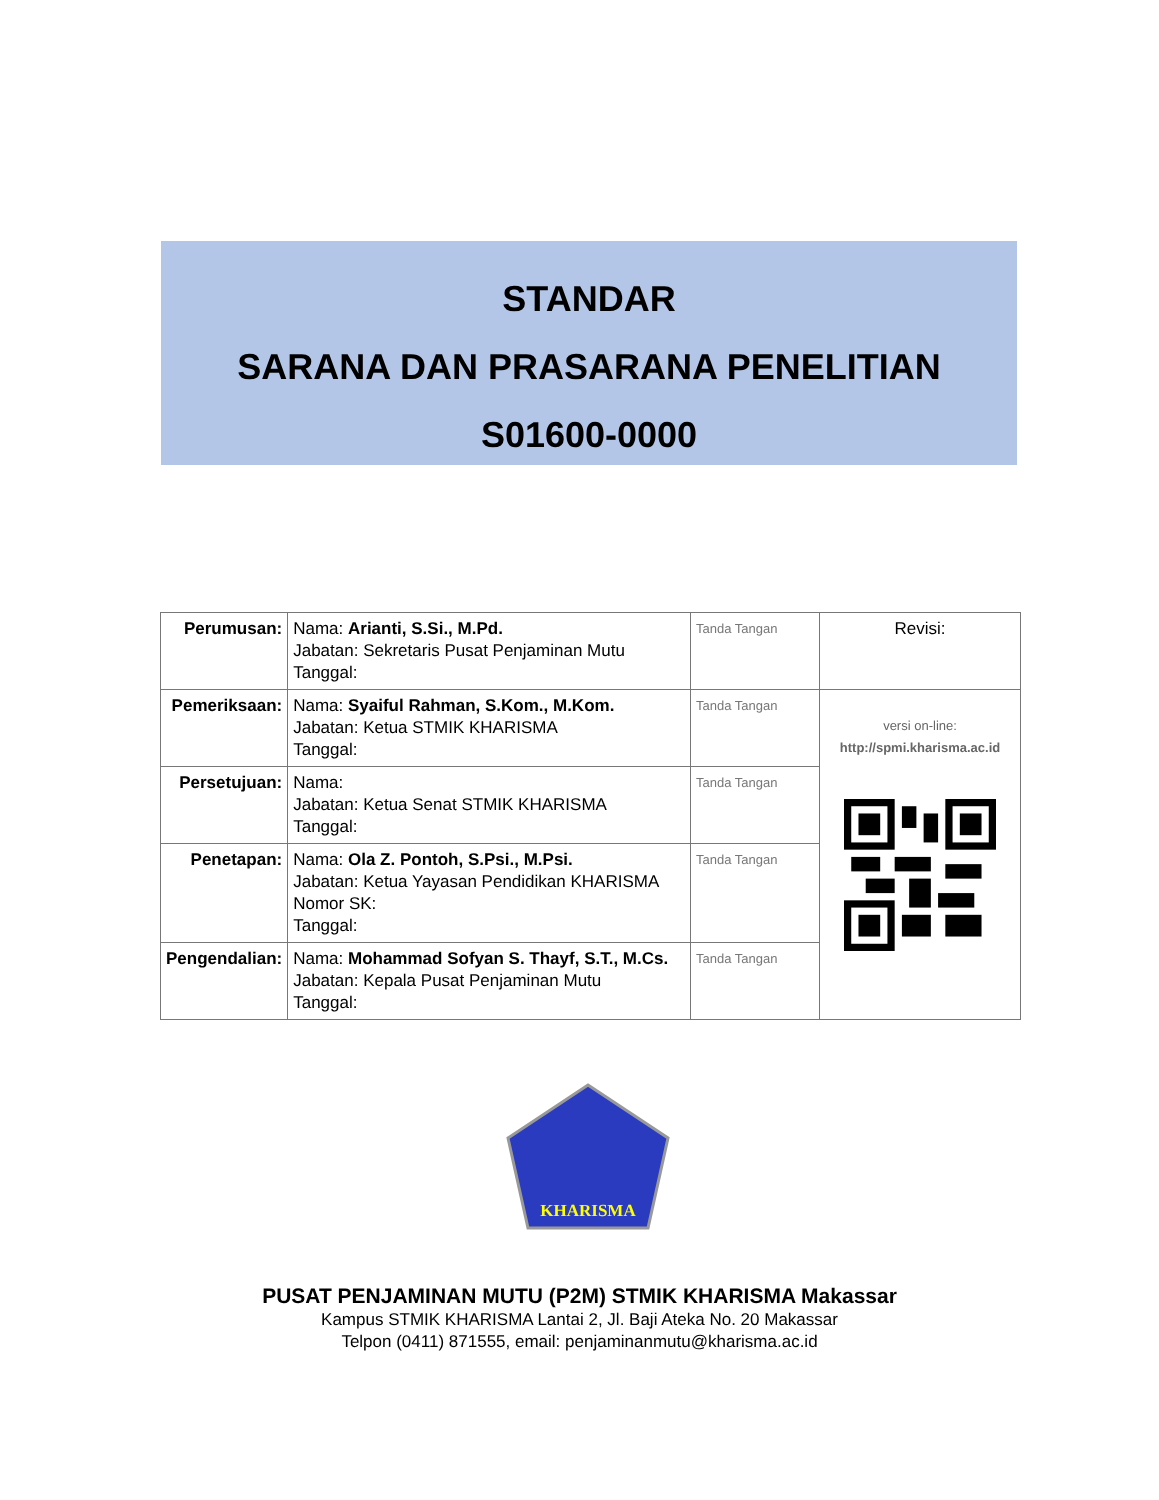STANDAR
SARANA DAN PRASARANA PENELITIAN
S01600-0000
| Perumusan: | Nama: Arianti, S.Si., M.Pd. Jabatan: Sekretaris Pusat Penjaminan Mutu Tanggal: | Tanda Tangan | Revisi: |
| Pemeriksaan: | Nama: Syaiful Rahman, S.Kom., M.Kom. Jabatan: Ketua STMIK KHARISMA Tanggal: | Tanda Tangan | versi on-line: http://spmi.kharisma.ac.id |
| Persetujuan: | Nama: Jabatan: Ketua Senat STMIK KHARISMA Tanggal: | Tanda Tangan | |
| Penetapan: | Nama: Ola Z. Pontoh, S.Psi., M.Psi. Jabatan: Ketua Yayasan Pendidikan KHARISMA Nomor SK: Tanggal: | Tanda Tangan | |
| Pengendalian: | Nama: Mohammad Sofyan S. Thayf, S.T., M.Cs. Jabatan: Kepala Pusat Penjaminan Mutu Tanggal: | Tanda Tangan | |
KHARISMA
PUSAT PENJAMINAN MUTU (P2M) STMIK KHARISMA Makassar
Kampus STMIK KHARISMA Lantai 2, Jl. Baji Ateka No. 20 Makassar
Telpon (0411) 871555, email: penjaminanmutu@kharisma.ac.id